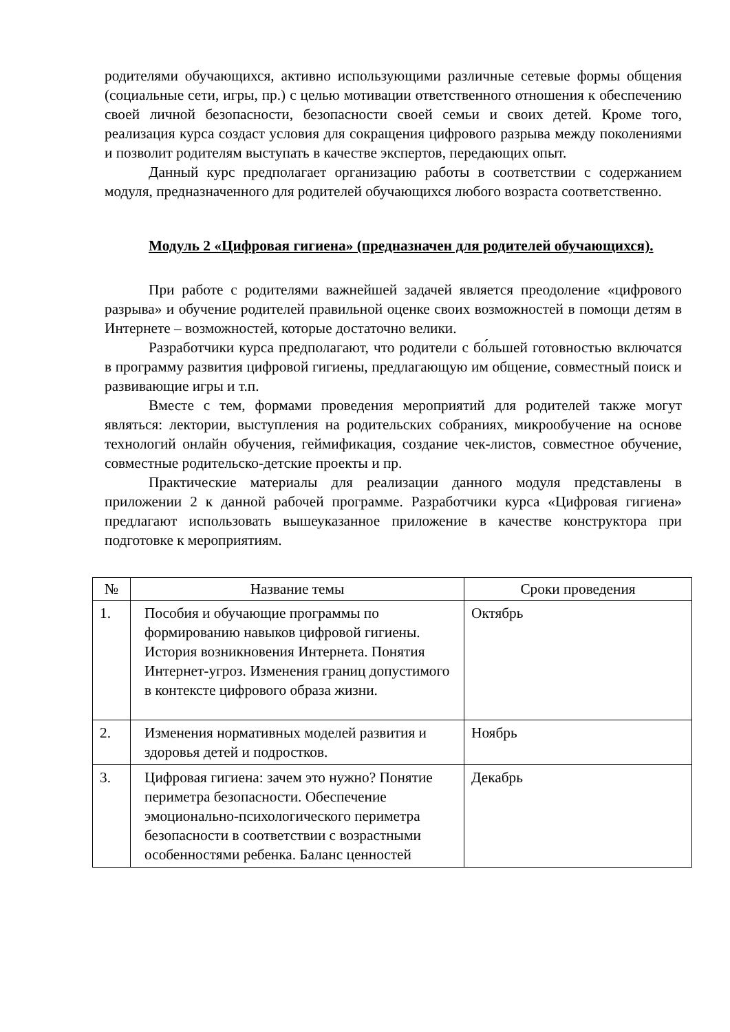родителями обучающихся, активно использующими различные сетевые формы общения (социальные сети, игры, пр.) с целью мотивации ответственного отношения к обеспечению своей личной безопасности, безопасности своей семьи и своих детей. Кроме того, реализация курса создаст условия для сокращения цифрового разрыва между поколениями и позволит родителям выступать в качестве экспертов, передающих опыт.
Данный курс предполагает организацию работы в соответствии с содержанием модуля, предназначенного для родителей обучающихся любого возраста соответственно.
Модуль 2 «Цифровая гигиена» (предназначен для родителей обучающихся).
При работе с родителями важнейшей задачей является преодоление «цифрового разрыва» и обучение родителей правильной оценке своих возможностей в помощи детям в Интернете – возможностей, которые достаточно велики.
Разработчики курса предполагают, что родители с бо́льшей готовностью включатся в программу развития цифровой гигиены, предлагающую им общение, совместный поиск и развивающие игры и т.п.
Вместе с тем, формами проведения мероприятий для родителей также могут являться: лектории, выступления на родительских собраниях, микрообучение на основе технологий онлайн обучения, геймификация, создание чек-листов, совместное обучение, совместные родительско-детские проекты и пр.
Практические материалы для реализации данного модуля представлены в приложении 2 к данной рабочей программе. Разработчики курса «Цифровая гигиена» предлагают использовать вышеуказанное приложение в качестве конструктора при подготовке к мероприятиям.
| № | Название темы | Сроки проведения |
| --- | --- | --- |
| 1. | Пособия и обучающие программы по формированию навыков цифровой гигиены. История возникновения Интернета. Понятия Интернет-угроз. Изменения границ допустимого в контексте цифрового образа жизни. | Октябрь |
| 2. | Изменения нормативных моделей развития и здоровья детей и подростков. | Ноябрь |
| 3. | Цифровая гигиена: зачем это нужно? Понятие периметра безопасности. Обеспечение эмоционально-психологического периметра безопасности в соответствии с возрастными особенностями ребенка. Баланс ценностей | Декабрь |